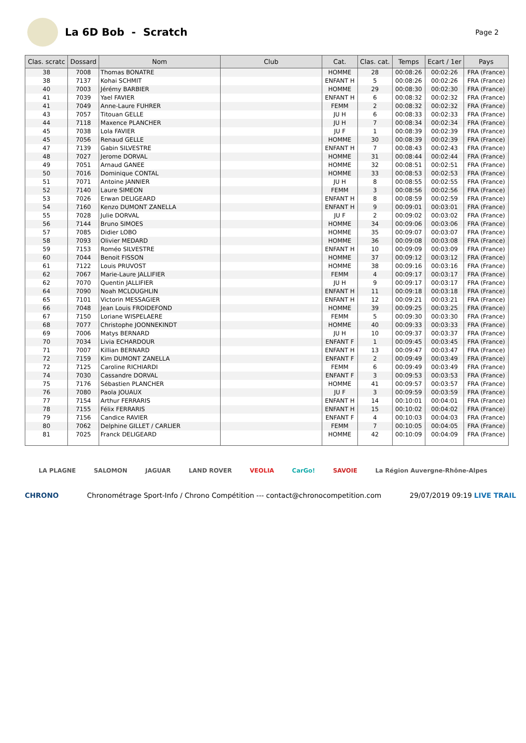La 6D Bob - Scratch
Page 2
| Clas. scratc | Dossard | Nom | Club | Cat. | Clas. cat. | Temps | Ecart / 1er | Pays |
| --- | --- | --- | --- | --- | --- | --- | --- | --- |
| 38 | 7008 | Thomas BONATRE | | HOMME | 28 | 00:08:26 | 00:02:26 | FRA (France) |
| 38 | 7137 | Kohai SCHMIT | | ENFANT H | 5 | 00:08:26 | 00:02:26 | FRA (France) |
| 40 | 7003 | Jérémy BARBIER | | HOMME | 29 | 00:08:30 | 00:02:30 | FRA (France) |
| 41 | 7039 | Yael FAVIER | | ENFANT H | 6 | 00:08:32 | 00:02:32 | FRA (France) |
| 41 | 7049 | Anne-Laure FUHRER | | FEMM | 2 | 00:08:32 | 00:02:32 | FRA (France) |
| 43 | 7057 | Titouan GELLE | | JU H | 6 | 00:08:33 | 00:02:33 | FRA (France) |
| 44 | 7118 | Maxence PLANCHER | | JU H | 7 | 00:08:34 | 00:02:34 | FRA (France) |
| 45 | 7038 | Lola FAVIER | | JU F | 1 | 00:08:39 | 00:02:39 | FRA (France) |
| 45 | 7056 | Renaud GELLE | | HOMME | 30 | 00:08:39 | 00:02:39 | FRA (France) |
| 47 | 7139 | Gabin SILVESTRE | | ENFANT H | 7 | 00:08:43 | 00:02:43 | FRA (France) |
| 48 | 7027 | Jerome DORVAL | | HOMME | 31 | 00:08:44 | 00:02:44 | FRA (France) |
| 49 | 7051 | Arnaud GANEE | | HOMME | 32 | 00:08:51 | 00:02:51 | FRA (France) |
| 50 | 7016 | Dominique CONTAL | | HOMME | 33 | 00:08:53 | 00:02:53 | FRA (France) |
| 51 | 7071 | Antoine JANNIER | | JU H | 8 | 00:08:55 | 00:02:55 | FRA (France) |
| 52 | 7140 | Laure SIMEON | | FEMM | 3 | 00:08:56 | 00:02:56 | FRA (France) |
| 53 | 7026 | Erwan DELIGEARD | | ENFANT H | 8 | 00:08:59 | 00:02:59 | FRA (France) |
| 54 | 7160 | Kenzo DUMONT ZANELLA | | ENFANT H | 9 | 00:09:01 | 00:03:01 | FRA (France) |
| 55 | 7028 | Julie DORVAL | | JU F | 2 | 00:09:02 | 00:03:02 | FRA (France) |
| 56 | 7144 | Bruno SIMOES | | HOMME | 34 | 00:09:06 | 00:03:06 | FRA (France) |
| 57 | 7085 | Didier LOBO | | HOMME | 35 | 00:09:07 | 00:03:07 | FRA (France) |
| 58 | 7093 | Olivier MEDARD | | HOMME | 36 | 00:09:08 | 00:03:08 | FRA (France) |
| 59 | 7153 | Roméo SILVESTRE | | ENFANT H | 10 | 00:09:09 | 00:03:09 | FRA (France) |
| 60 | 7044 | Benoit FISSON | | HOMME | 37 | 00:09:12 | 00:03:12 | FRA (France) |
| 61 | 7122 | Louis PRUVOST | | HOMME | 38 | 00:09:16 | 00:03:16 | FRA (France) |
| 62 | 7067 | Marie-Laure JALLIFIER | | FEMM | 4 | 00:09:17 | 00:03:17 | FRA (France) |
| 62 | 7070 | Quentin JALLIFIER | | JU H | 9 | 00:09:17 | 00:03:17 | FRA (France) |
| 64 | 7090 | Noah MCLOUGHLIN | | ENFANT H | 11 | 00:09:18 | 00:03:18 | FRA (France) |
| 65 | 7101 | Victorin MESSAGIER | | ENFANT H | 12 | 00:09:21 | 00:03:21 | FRA (France) |
| 66 | 7048 | Jean Louis FROIDEFOND | | HOMME | 39 | 00:09:25 | 00:03:25 | FRA (France) |
| 67 | 7150 | Loriane WISPELAERE | | FEMM | 5 | 00:09:30 | 00:03:30 | FRA (France) |
| 68 | 7077 | Christophe JOONNEKINDT | | HOMME | 40 | 00:09:33 | 00:03:33 | FRA (France) |
| 69 | 7006 | Matys BERNARD | | JU H | 10 | 00:09:37 | 00:03:37 | FRA (France) |
| 70 | 7034 | Livia ECHARDOUR | | ENFANT F | 1 | 00:09:45 | 00:03:45 | FRA (France) |
| 71 | 7007 | Killian BERNARD | | ENFANT H | 13 | 00:09:47 | 00:03:47 | FRA (France) |
| 72 | 7159 | Kim DUMONT ZANELLA | | ENFANT F | 2 | 00:09:49 | 00:03:49 | FRA (France) |
| 72 | 7125 | Caroline RICHIARDI | | FEMM | 6 | 00:09:49 | 00:03:49 | FRA (France) |
| 74 | 7030 | Cassandre DORVAL | | ENFANT F | 3 | 00:09:53 | 00:03:53 | FRA (France) |
| 75 | 7176 | Sébastien PLANCHER | | HOMME | 41 | 00:09:57 | 00:03:57 | FRA (France) |
| 76 | 7080 | Paola JOUAUX | | JU F | 3 | 00:09:59 | 00:03:59 | FRA (France) |
| 77 | 7154 | Arthur FERRARIS | | ENFANT H | 14 | 00:10:01 | 00:04:01 | FRA (France) |
| 78 | 7155 | Félix FERRARIS | | ENFANT H | 15 | 00:10:02 | 00:04:02 | FRA (France) |
| 79 | 7156 | Candice RAVIER | | ENFANT F | 4 | 00:10:03 | 00:04:03 | FRA (France) |
| 80 | 7062 | Delphine GILLET / CARLIER | | FEMM | 7 | 00:10:05 | 00:04:05 | FRA (France) |
| 81 | 7025 | Franck DELIGEARD | | HOMME | 42 | 00:10:09 | 00:04:09 | FRA (France) |
LA PLAGNE SALOMON JAGUAR LAND ROVER VEOLIA CarGo! SAVOIE La Région Auvergne-Rhône-Alpes
CHRONO Chronométrage Sport-Info / Chrono Compétition --- contact@chronocompetition.com 29/07/2019 09:19 LIVE TRAIL